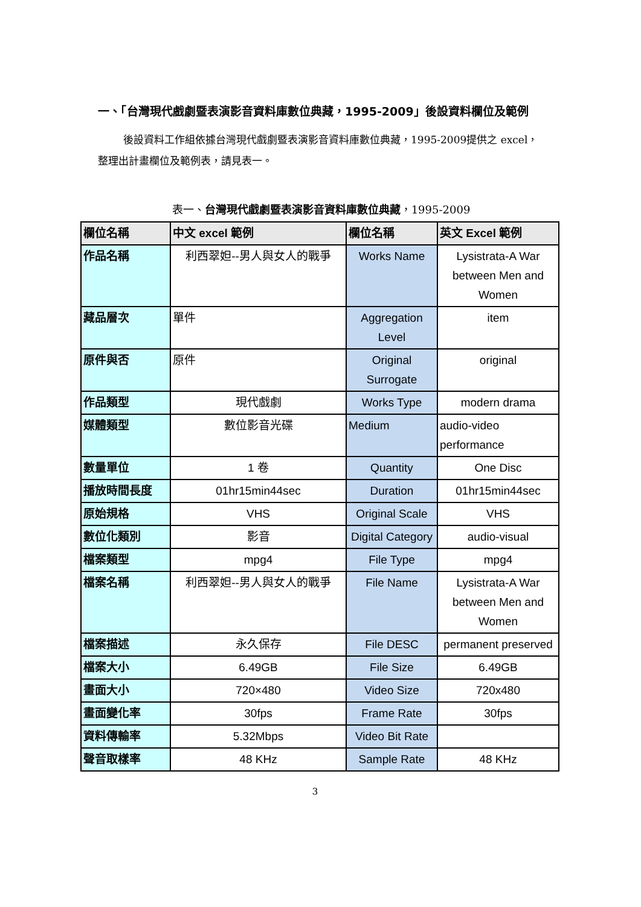一、「台灣現代戲劇暨表演影音資料庫數位典藏，1995-2009」後設資料欄位及範例
後設資料工作組依據台灣現代戲劇暨表演影音資料庫數位典藏，1995-2009提供之 excel，整理出計畫欄位及範例表，請見表一。
表一、台灣現代戲劇暨表演影音資料庫數位典藏，1995-2009
| 欄位名稱 | 中文 excel 範例 | 欄位名稱 | 英文 Excel 範例 |
| --- | --- | --- | --- |
| 作品名稱 | 利西翠妲--男人與女人的戰爭 | Works Name | Lysistrata-A War between Men and Women |
| 藏品層次 | 單件 | Aggregation Level | item |
| 原件與否 | 原件 | Original Surrogate | original |
| 作品類型 | 現代戲劇 | Works Type | modern drama |
| 媒體類型 | 數位影音光碟 | Medium | audio-video performance |
| 數量單位 | 1 卷 | Quantity | One Disc |
| 播放時間長度 | 01hr15min44sec | Duration | 01hr15min44sec |
| 原始規格 | VHS | Original Scale | VHS |
| 數位化類別 | 影音 | Digital Category | audio-visual |
| 檔案類型 | mpg4 | File Type | mpg4 |
| 檔案名稱 | 利西翠妲--男人與女人的戰爭 | File Name | Lysistrata-A War between Men and Women |
| 檔案描述 | 永久保存 | File DESC | permanent preserved |
| 檔案大小 | 6.49GB | File Size | 6.49GB |
| 畫面大小 | 720×480 | Video Size | 720x480 |
| 畫面變化率 | 30fps | Frame Rate | 30fps |
| 資料傳輸率 | 5.32Mbps | Video Bit Rate | |
| 聲音取樣率 | 48 KHz | Sample Rate | 48 KHz |
3